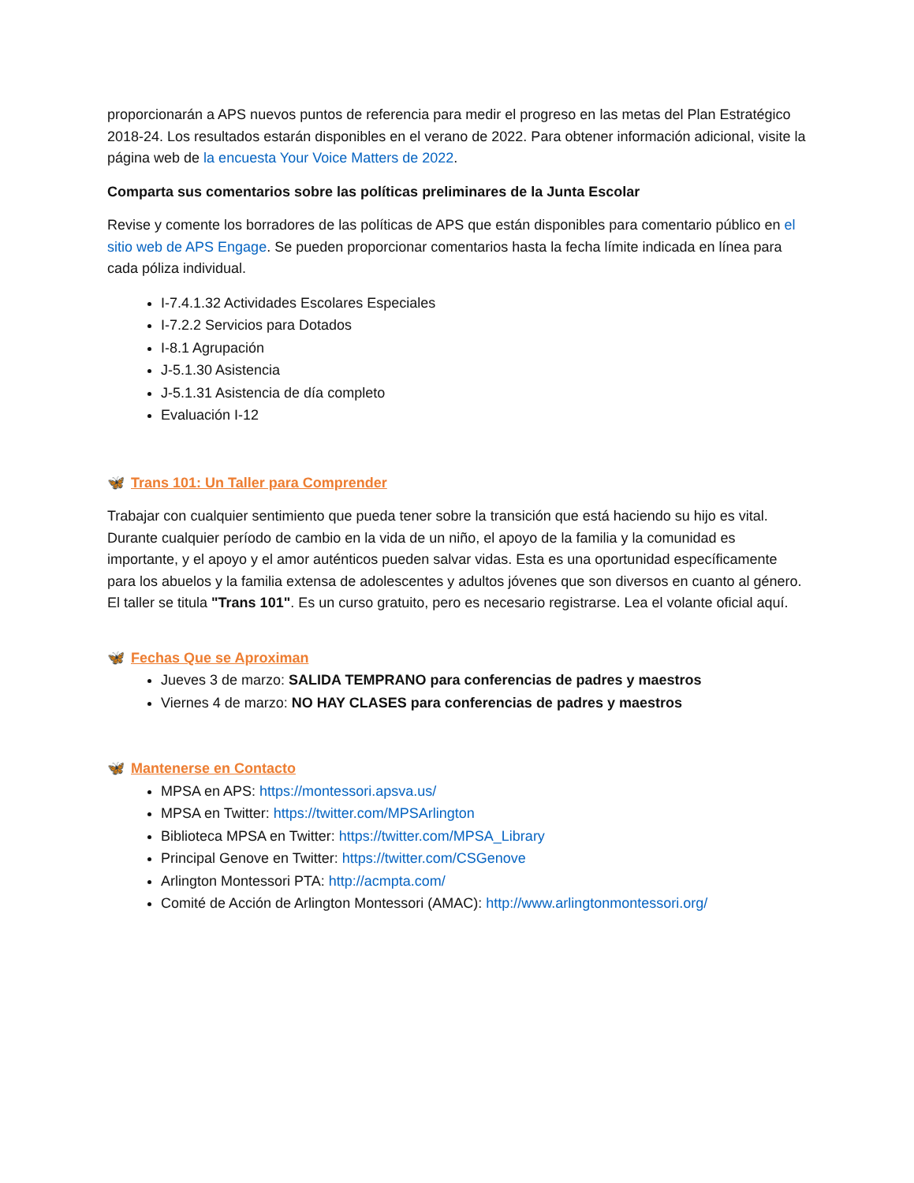proporcionarán a APS nuevos puntos de referencia para medir el progreso en las metas del Plan Estratégico 2018-24. Los resultados estarán disponibles en el verano de 2022. Para obtener información adicional, visite la página web de la encuesta Your Voice Matters de 2022.
Comparta sus comentarios sobre las políticas preliminares de la Junta Escolar
Revise y comente los borradores de las políticas de APS que están disponibles para comentario público en el sitio web de APS Engage. Se pueden proporcionar comentarios hasta la fecha límite indicada en línea para cada póliza individual.
I-7.4.1.32 Actividades Escolares Especiales
I-7.2.2 Servicios para Dotados
I-8.1 Agrupación
J-5.1.30 Asistencia
J-5.1.31 Asistencia de día completo
Evaluación I-12
🦋 Trans 101: Un Taller para Comprender
Trabajar con cualquier sentimiento que pueda tener sobre la transición que está haciendo su hijo es vital. Durante cualquier período de cambio en la vida de un niño, el apoyo de la familia y la comunidad es importante, y el apoyo y el amor auténticos pueden salvar vidas. Esta es una oportunidad específicamente para los abuelos y la familia extensa de adolescentes y adultos jóvenes que son diversos en cuanto al género. El taller se titula "Trans 101". Es un curso gratuito, pero es necesario registrarse. Lea el volante oficial aquí.
🦋 Fechas Que se Aproximan
Jueves 3 de marzo: SALIDA TEMPRANO para conferencias de padres y maestros
Viernes 4 de marzo: NO HAY CLASES para conferencias de padres y maestros
🦋 Mantenerse en Contacto
MPSA en APS: https://montessori.apsva.us/
MPSA en Twitter: https://twitter.com/MPSArlington
Biblioteca MPSA en Twitter: https://twitter.com/MPSA_Library
Principal Genove en Twitter: https://twitter.com/CSGenove
Arlington Montessori PTA: http://acmpta.com/
Comité de Acción de Arlington Montessori (AMAC): http://www.arlingtonmontessori.org/